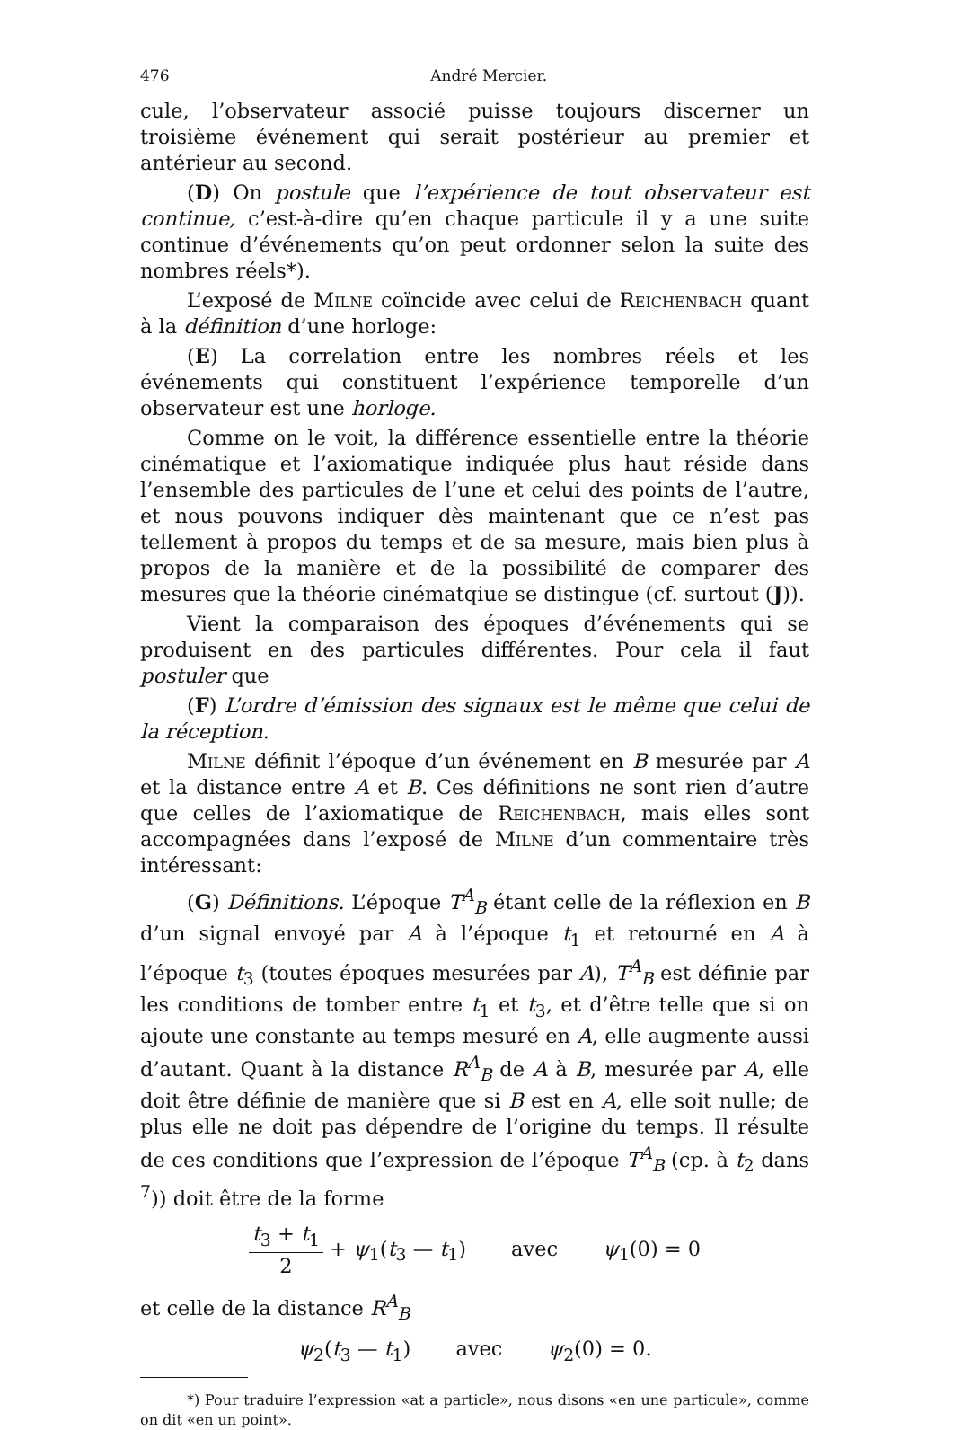476 André Mercier.
cule, l’observateur associé puisse toujours discerner un troisième événement qui serait postérieur au premier et antérieur au second.
(D) On postule que l’expérience de tout observateur est continue, c’est-à-dire qu’en chaque particule il y a une suite continue d’événements qu’on peut ordonner selon la suite des nombres réels*).
L’exposé de Milne coïncide avec celui de Reichenbach quant à la définition d’une horloge:
(E) La correlation entre les nombres réels et les événements qui constituent l’expérience temporelle d’un observateur est une horloge.
Comme on le voit, la différence essentielle entre la théorie cinématique et l’axiomatique indiquée plus haut réside dans l’ensemble des particules de l’une et celui des points de l’autre, et nous pouvons indiquer dès maintenant que ce n’est pas tellement à propos du temps et de sa mesure, mais bien plus à propos de la manière et de la possibilité de comparer des mesures que la théorie cinématqiue se distingue (cf. surtout (J)).
Vient la comparaison des époques d’événements qui se produisent en des particules différentes. Pour cela il faut postuler que
(F) L’ordre d’émission des signaux est le même que celui de la réception.
Milne définit l’époque d’un événement en B mesurée par A et la distance entre A et B. Ces définitions ne sont rien d’autre que celles de l’axiomatique de Reichenbach, mais elles sont accompagnées dans l’exposé de Milne d’un commentaire très intéressant:
(G) Définitions. L’époque T<sup>A</sup><sub>B</sub> étant celle de la réflexion en B d’un signal envoyé par A à l’époque t<sub>1</sub> et retourné en A à l’époque t<sub>3</sub> (toutes époques mesurées par A), T<sup>A</sup><sub>B</sub> est définie par les conditions de tomber entre t<sub>1</sub> et t<sub>3</sub>, et d’être telle que si on ajoute une constante au temps mesuré en A, elle augmente aussi d’autant. Quant à la distance R<sup>A</sup><sub>B</sub> de A à B, mesurée par A, elle doit être définie de manière que si B est en A, elle soit nulle; de plus elle ne doit pas dépendre de l’origine du temps. Il résulte de ces conditions que l’expression de l’époque T<sup>A</sup><sub>B</sub> (cp. à t<sub>2</sub> dans <sup>7</sup>)) doit être de la forme
t<sub>3</sub> + t<sub>1</sub> 2 + ψ<sub>1</sub>(t<sub>3</sub> — t<sub>1</sub>) avec ψ<sub>1</sub>(0) = 0
et celle de la distance R<sup>A</sup><sub>B</sub>
ψ<sub>2</sub>(t<sub>3</sub> — t<sub>1</sub>) avec ψ<sub>2</sub>(0) = 0.
*) Pour traduire l’expression «at a particle», nous disons «en une particule», comme on dit «en un point».